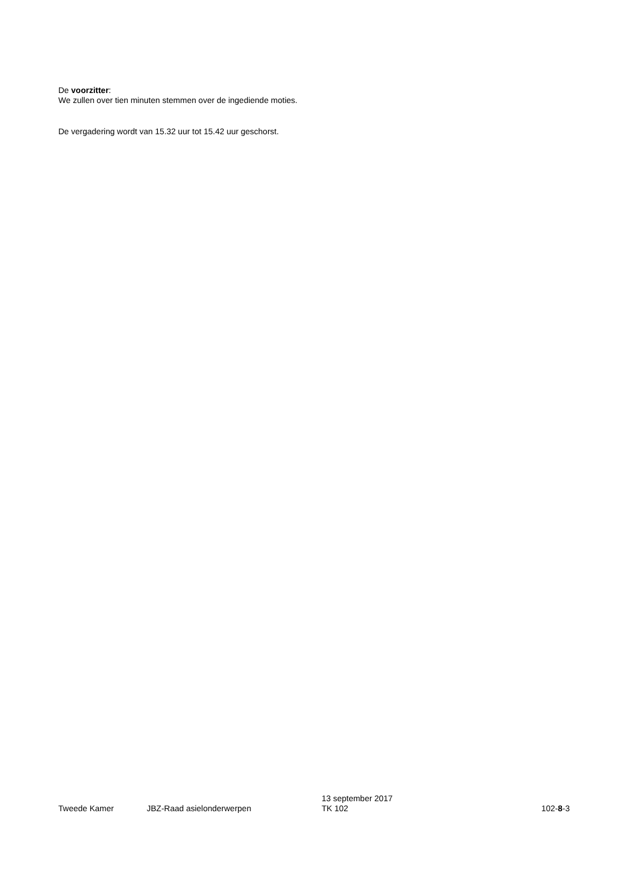De voorzitter:
We zullen over tien minuten stemmen over de ingediende moties.
De vergadering wordt van 15.32 uur tot 15.42 uur geschorst.
Tweede Kamer
JBZ-Raad asielonderwerpen
13 september 2017
TK 102
102-8-3